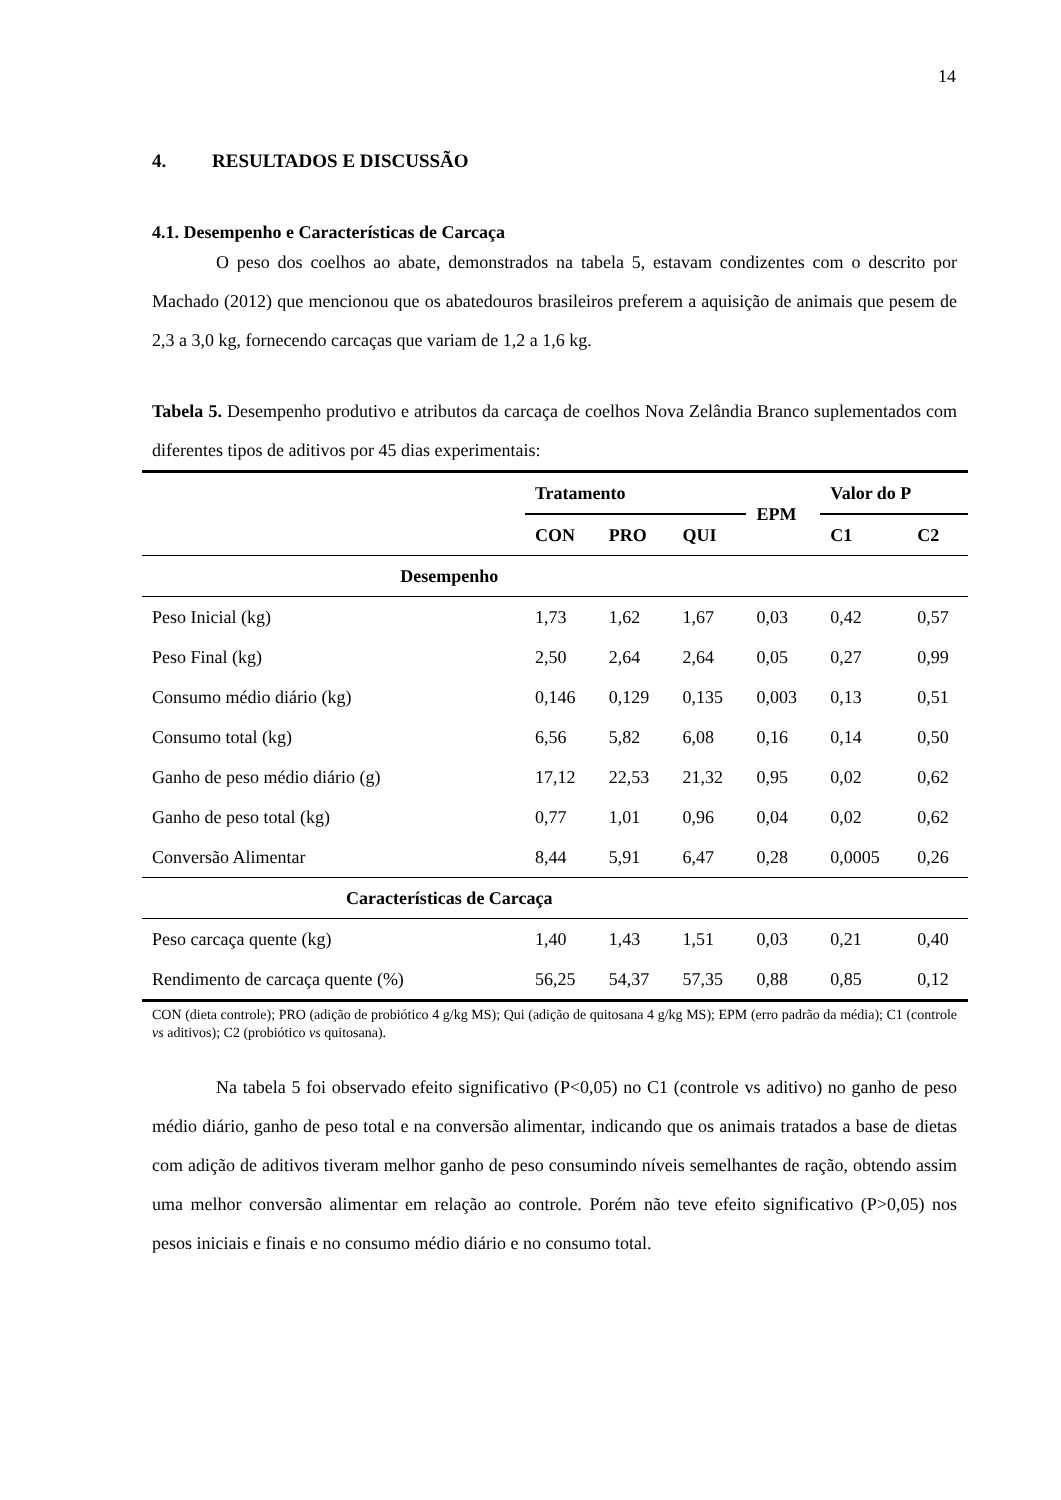14
4. RESULTADOS E DISCUSSÃO
4.1. Desempenho e Características de Carcaça
O peso dos coelhos ao abate, demonstrados na tabela 5, estavam condizentes com o descrito por Machado (2012) que mencionou que os abatedouros brasileiros preferem a aquisição de animais que pesem de 2,3 a 3,0 kg, fornecendo carcaças que variam de 1,2 a 1,6 kg.
Tabela 5. Desempenho produtivo e atributos da carcaça de coelhos Nova Zelândia Branco suplementados com diferentes tipos de aditivos por 45 dias experimentais:
| | Tratamento | | | EPM | Valor do P | |
| --- | --- | --- | --- | --- | --- | --- |
| | CON | PRO | QUI | | C1 | C2 |
| Desempenho | | | | | | |
| Peso Inicial (kg) | 1,73 | 1,62 | 1,67 | 0,03 | 0,42 | 0,57 |
| Peso Final (kg) | 2,50 | 2,64 | 2,64 | 0,05 | 0,27 | 0,99 |
| Consumo médio diário (kg) | 0,146 | 0,129 | 0,135 | 0,003 | 0,13 | 0,51 |
| Consumo total (kg) | 6,56 | 5,82 | 6,08 | 0,16 | 0,14 | 0,50 |
| Ganho de peso médio diário (g) | 17,12 | 22,53 | 21,32 | 0,95 | 0,02 | 0,62 |
| Ganho de peso total (kg) | 0,77 | 1,01 | 0,96 | 0,04 | 0,02 | 0,62 |
| Conversão Alimentar | 8,44 | 5,91 | 6,47 | 0,28 | 0,0005 | 0,26 |
| Características de Carcaça | | | | | | |
| Peso carcaça quente (kg) | 1,40 | 1,43 | 1,51 | 0,03 | 0,21 | 0,40 |
| Rendimento de carcaça quente (%) | 56,25 | 54,37 | 57,35 | 0,88 | 0,85 | 0,12 |
CON (dieta controle); PRO (adição de probiótico 4 g/kg MS); Qui (adição de quitosana 4 g/kg MS); EPM (erro padrão da média); C1 (controle vs aditivos); C2 (probiótico vs quitosana).
Na tabela 5 foi observado efeito significativo (P<0,05) no C1 (controle vs aditivo) no ganho de peso médio diário, ganho de peso total e na conversão alimentar, indicando que os animais tratados a base de dietas com adição de aditivos tiveram melhor ganho de peso consumindo níveis semelhantes de ração, obtendo assim uma melhor conversão alimentar em relação ao controle. Porém não teve efeito significativo (P>0,05) nos pesos iniciais e finais e no consumo médio diário e no consumo total.